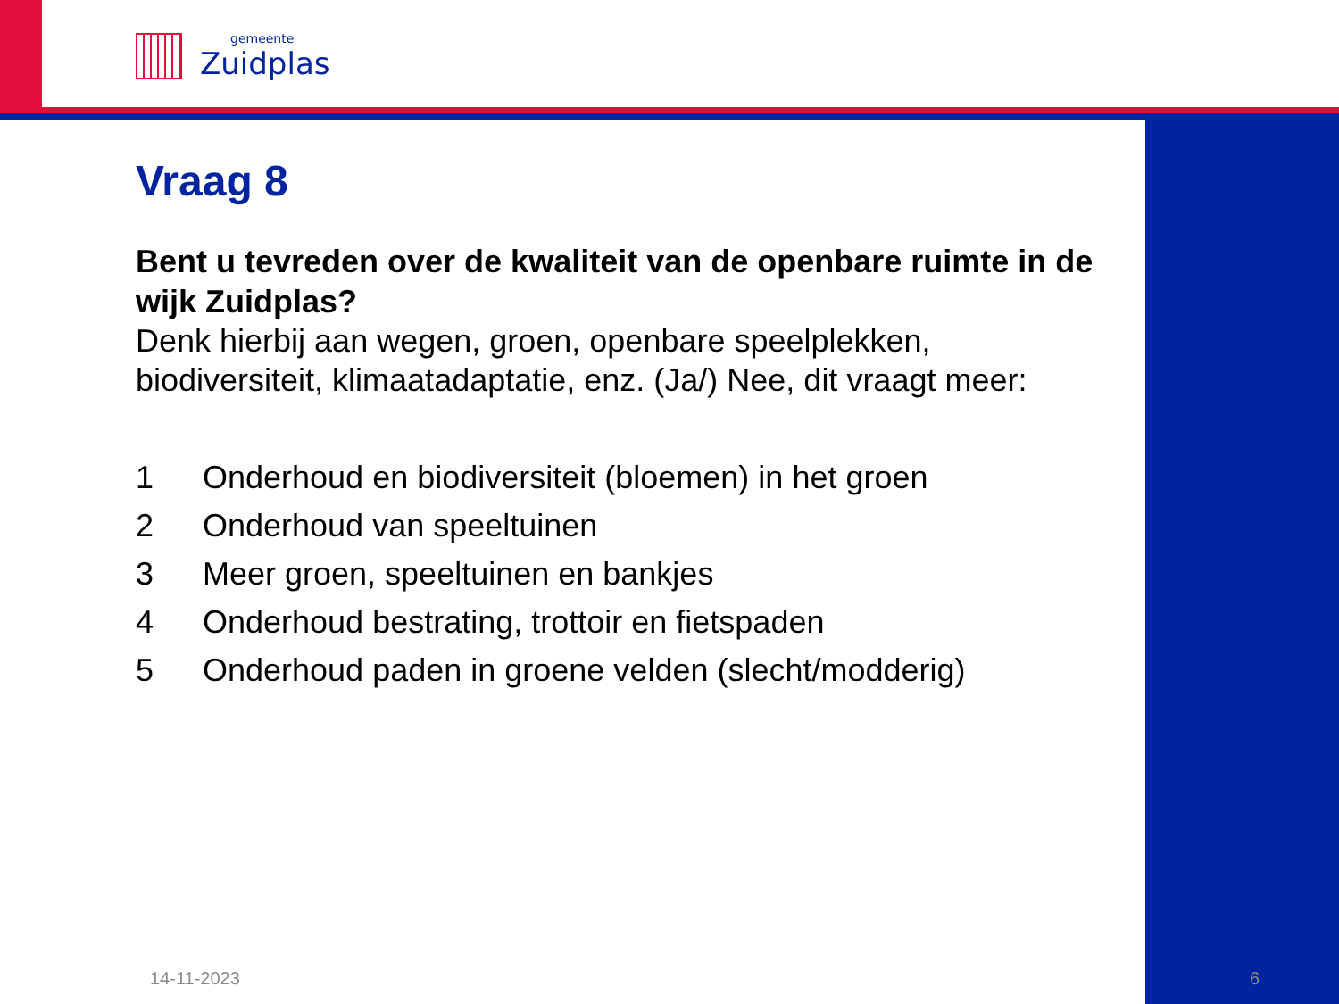gemeente
Zuidplas
Vraag 8
Bent u tevreden over de kwaliteit van de openbare ruimte in de wijk Zuidplas?
Denk hierbij aan wegen, groen, openbare speelplekken, biodiversiteit, klimaatadaptatie, enz. (Ja/) Nee, dit vraagt meer:
1 Onderhoud en biodiversiteit (bloemen) in het groen
2 Onderhoud van speeltuinen
3 Meer groen, speeltuinen en bankjes
4 Onderhoud bestrating, trottoir en fietspaden
5 Onderhoud paden in groene velden (slecht/modderig)
14-11-2023 6